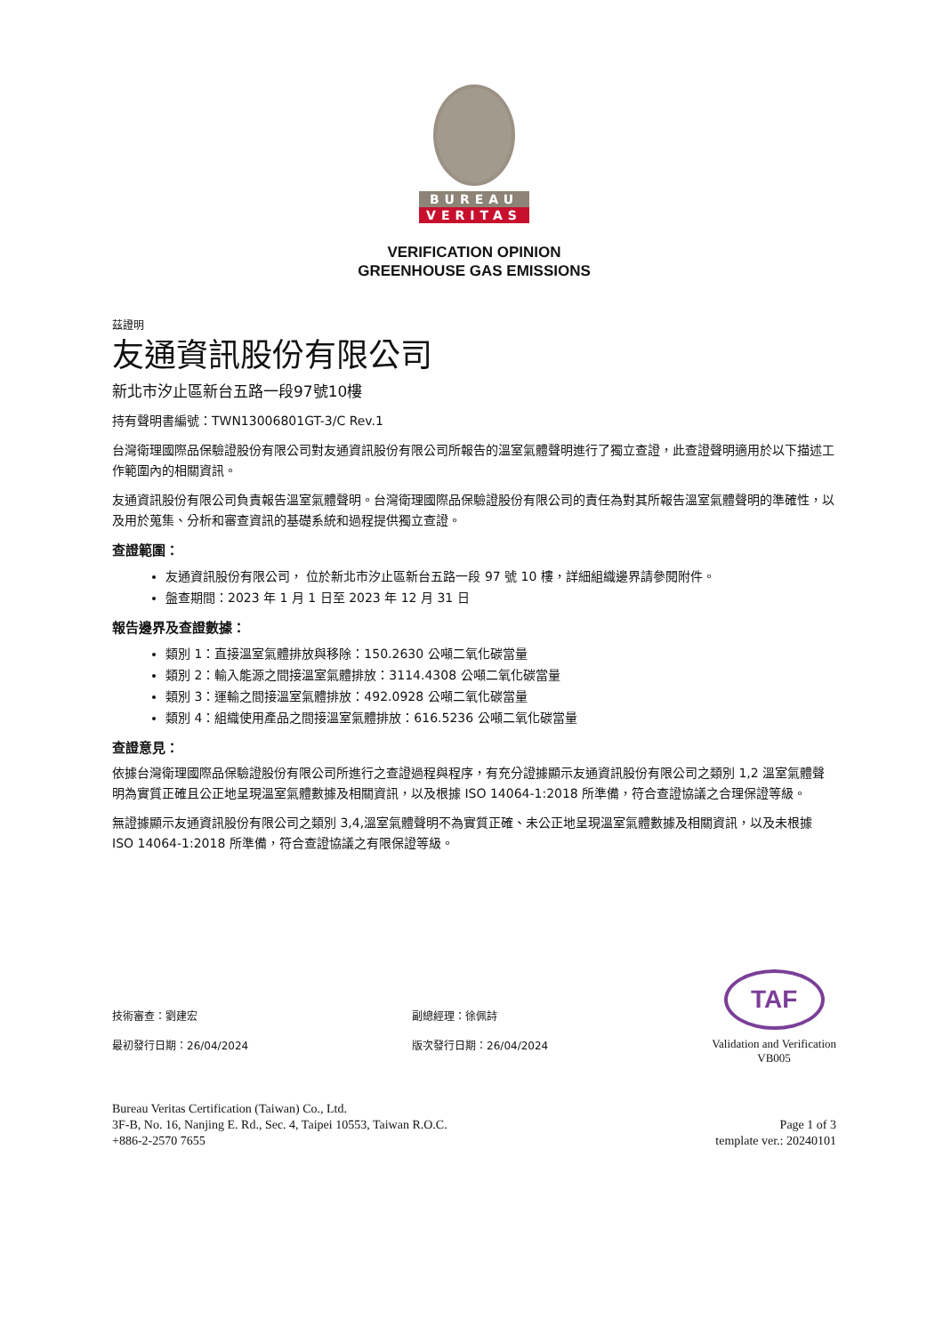BUREAU
VERITAS
VERIFICATION OPINION
GREENHOUSE GAS EMISSIONS
茲證明
友通資訊股份有限公司
新北市汐止區新台五路一段97號10樓
持有聲明書編號：TWN13006801GT-3/C Rev.1
台灣衛理國際品保驗證股份有限公司對友通資訊股份有限公司所報告的溫室氣體聲明進行了獨立查證，此查證聲明適用於以下描述工作範圍內的相關資訊。
友通資訊股份有限公司負責報告溫室氣體聲明。台灣衛理國際品保驗證股份有限公司的責任為對其所報告溫室氣體聲明的準確性，以及用於蒐集、分析和審查資訊的基礎系統和過程提供獨立查證。
查證範圍：
友通資訊股份有限公司， 位於新北市汐止區新台五路一段 97 號 10 樓，詳細組織邊界請參閱附件。
盤查期間：2023 年 1 月 1 日至 2023 年 12 月 31 日
報告邊界及查證數據：
類別 1：直接溫室氣體排放與移除：150.2630 公噸二氧化碳當量
類別 2：輸入能源之間接溫室氣體排放：3114.4308 公噸二氧化碳當量
類別 3：運輸之間接溫室氣體排放：492.0928 公噸二氧化碳當量
類別 4：組織使用產品之間接溫室氣體排放：616.5236 公噸二氧化碳當量
查證意見：
依據台灣衛理國際品保驗證股份有限公司所進行之查證過程與程序，有充分證據顯示友通資訊股份有限公司之類別 1,2 溫室氣體聲明為實質正確且公正地呈現溫室氣體數據及相關資訊，以及根據 ISO 14064-1:2018 所準備，符合查證協議之合理保證等級。
無證據顯示友通資訊股份有限公司之類別 3,4,溫室氣體聲明不為實質正確、未公正地呈現溫室氣體數據及相關資訊，以及未根據 ISO 14064-1:2018 所準備，符合查證協議之有限保證等級。
技術審查：劉建宏
最初發行日期：26/04/2024
副總經理：徐佩詩
版次發行日期：26/04/2024
TAF
Validation and Verification
VB005
Bureau Veritas Certification (Taiwan) Co., Ltd.
3F-B, No. 16, Nanjing E. Rd., Sec. 4, Taipei 10553, Taiwan R.O.C.
+886-2-2570 7655
Page 1 of 3
template ver.: 20240101